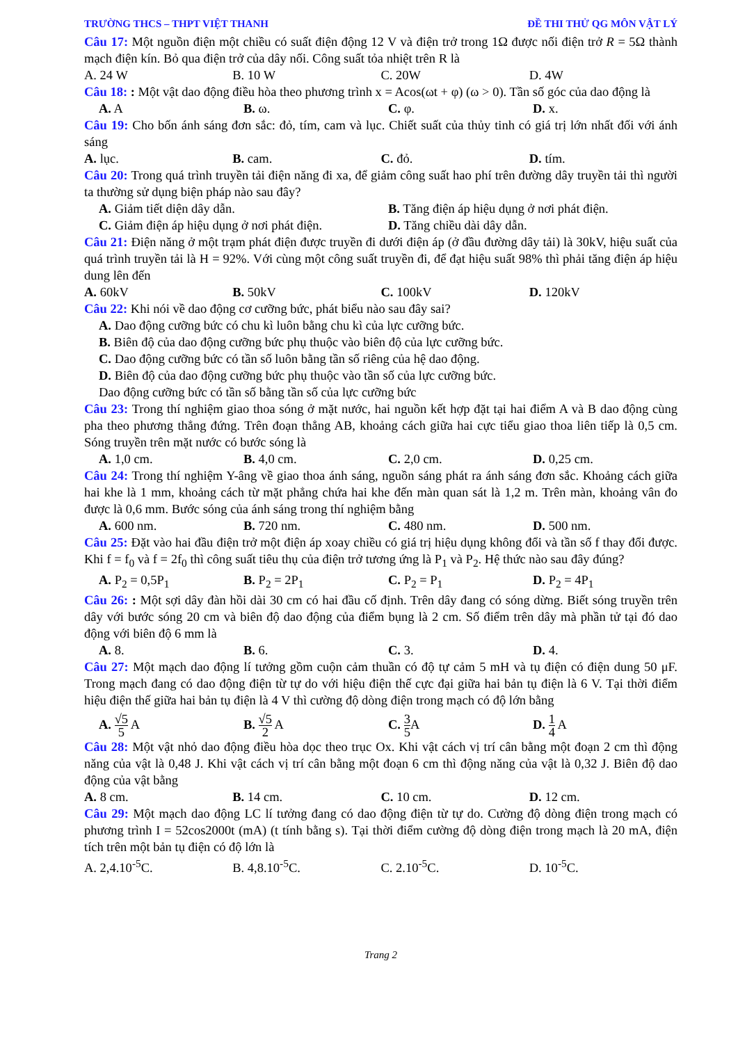TRƯỜNG THCS – THPT VIỆT THANH ĐỀ THI THỬ QG MÔN VẬT LÝ
Câu 17: Một nguồn điện một chiều có suất điện động 12 V và điện trở trong 1Ω được nối điện trở R = 5Ω thành mạch điện kín. Bỏ qua điện trở của dây nối. Công suất tỏa nhiệt trên R là
A. 24 W B. 10 W C. 20W D. 4W
Câu 18: : Một vật dao động điều hòa theo phương trình x = Acos(ωt + φ) (ω > 0). Tần số góc của dao động là
A. A B. ω. C. φ. D. x.
Câu 19: Cho bốn ánh sáng đơn sắc: đỏ, tím, cam và lục. Chiết suất của thủy tinh có giá trị lớn nhất đối với ánh sáng
A. lục. B. cam. C. đỏ. D. tím.
Câu 20: Trong quá trình truyền tải điện năng đi xa, để giảm công suất hao phí trên đường dây truyền tải thì người ta thường sử dụng biện pháp nào sau đây?
A. Giảm tiết diện dây dẫn. B. Tăng điện áp hiệu dụng ở nơi phát điện.
C. Giảm điện áp hiệu dụng ở nơi phát điện. D. Tăng chiều dài dây dẫn.
Câu 21: Điện năng ở một trạm phát điện được truyền đi dưới điện áp (ở đầu đường dây tải) là 30kV, hiệu suất của quá trình truyền tải là H = 92%. Với cùng một công suất truyền đi, để đạt hiệu suất 98% thì phải tăng điện áp hiệu dung lên đến
A. 60kV B. 50kV C. 100kV D. 120kV
Câu 22: Khi nói về dao động cơ cưỡng bức, phát biểu nào sau đây sai?
A. Dao động cưỡng bức có chu kì luôn bằng chu kì của lực cưỡng bức.
B. Biên độ của dao động cưỡng bức phụ thuộc vào biên độ của lực cưỡng bức.
C. Dao động cưỡng bức có tần số luôn bằng tần số riêng của hệ dao động.
D. Biên độ của dao động cưỡng bức phụ thuộc vào tần số của lực cưỡng bức.
Dao động cưỡng bức có tần số bằng tần số của lực cưỡng bức
Câu 23: Trong thí nghiệm giao thoa sóng ở mặt nước, hai nguồn kết hợp đặt tại hai điểm A và B dao động cùng pha theo phương thẳng đứng. Trên đoạn thẳng AB, khoảng cách giữa hai cực tiểu giao thoa liên tiếp là 0,5 cm. Sóng truyền trên mặt nước có bước sóng là
A. 1,0 cm. B. 4,0 cm. C. 2,0 cm. D. 0,25 cm.
Câu 24: Trong thí nghiệm Y-âng về giao thoa ánh sáng, nguồn sáng phát ra ánh sáng đơn sắc. Khoảng cách giữa hai khe là 1 mm, khoảng cách từ mặt phẳng chứa hai khe đến màn quan sát là 1,2 m. Trên màn, khoảng vân đo được là 0,6 mm. Bước sóng của ánh sáng trong thí nghiệm bằng
A. 600 nm. B. 720 nm. C. 480 nm. D. 500 nm.
Câu 25: Đặt vào hai đầu điện trở một điện áp xoay chiều có giá trị hiệu dụng không đổi và tần số f thay đổi được. Khi f = f<sub>0</sub> và f = 2f<sub>0</sub> thì công suất tiêu thụ của điện trở tương ứng là P<sub>1</sub> và P<sub>2</sub>. Hệ thức nào sau đây đúng?
A. P<sub>2</sub> = 0,5P<sub>1</sub> B. P<sub>2</sub> = 2P<sub>1</sub> C. P<sub>2</sub> = P<sub>1</sub> D. P<sub>2</sub> = 4P<sub>1</sub>
Câu 26: : Một sợi dây đàn hồi dài 30 cm có hai đầu cố định. Trên dây đang có sóng dừng. Biết sóng truyền trên dây với bước sóng 20 cm và biên độ dao động của điểm bụng là 2 cm. Số điểm trên dây mà phần tử tại đó dao động với biên độ 6 mm là
A. 8. B. 6. C. 3. D. 4.
Câu 27: Một mạch dao động lí tưởng gồm cuộn cảm thuần có độ tự cảm 5 mH và tụ điện có điện dung 50 μF. Trong mạch đang có dao động điện từ tự do với hiệu điện thế cực đại giữa hai bản tụ điện là 6 V. Tại thời điểm hiệu điện thế giữa hai bản tụ điện là 4 V thì cường độ dòng điện trong mạch có độ lớn bằng
A. √5 5 A B. √5 2 A C. 3 5 A D. 1 4 A
Câu 28: Một vật nhỏ dao động điều hòa dọc theo trục Ox. Khi vật cách vị trí cân bằng một đoạn 2 cm thì động năng của vật là 0,48 J. Khi vật cách vị trí cân bằng một đoạn 6 cm thì động năng của vật là 0,32 J. Biên độ dao động của vật bằng
A. 8 cm. B. 14 cm. C. 10 cm. D. 12 cm.
Câu 29: Một mạch dao động LC lí tưởng đang có dao động điện từ tự do. Cường độ dòng điện trong mạch có phương trình I = 52cos2000t (mA) (t tính bằng s). Tại thời điểm cường độ dòng điện trong mạch là 20 mA, điện tích trên một bản tụ điện có độ lớn là
A. 2,4.10<sup>-5</sup>C. B. 4,8.10<sup>-5</sup>C. C. 2.10<sup>-5</sup>C. D. 10<sup>-5</sup>C.
Trang 2